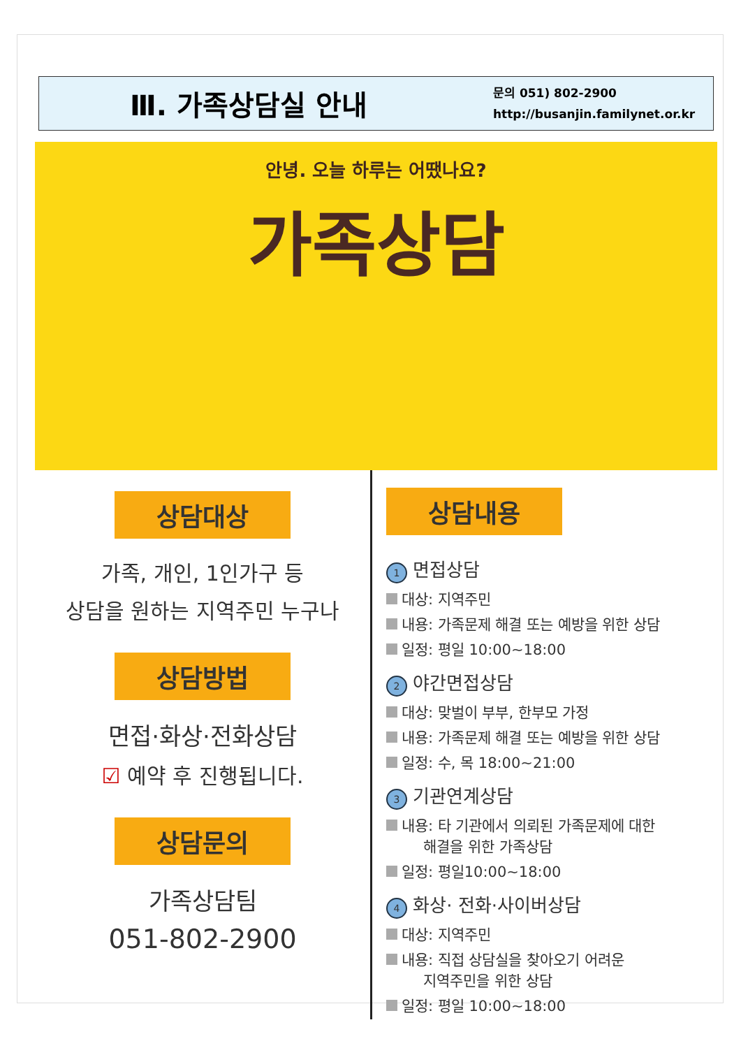Ⅲ. 가족상담실 안내
문의 051) 802-2900
http://busanjin.familynet.or.kr
안녕. 오늘 하루는 어땠나요?
가족상담
상담대상
가족, 개인, 1인가구 등
상담을 원하는 지역주민 누구나
상담방법
면접·화상·전화상담
☑ 예약 후 진행됩니다.
상담문의
가족상담팀
051-802-2900
상담내용
1 면접상담
대상: 지역주민
내용: 가족문제 해결 또는 예방을 위한 상담
일정: 평일 10:00~18:00
2 야간면접상담
대상: 맞벌이 부부, 한부모 가정
내용: 가족문제 해결 또는 예방을 위한 상담
일정: 수, 목 18:00~21:00
3 기관연계상담
내용: 타 기관에서 의뢰된 가족문제에 대한
해결을 위한 가족상담
일정: 평일10:00~18:00
4 화상· 전화·사이버상담
대상: 지역주민
내용: 직접 상담실을 찾아오기 어려운
지역주민을 위한 상담
일정: 평일 10:00~18:00